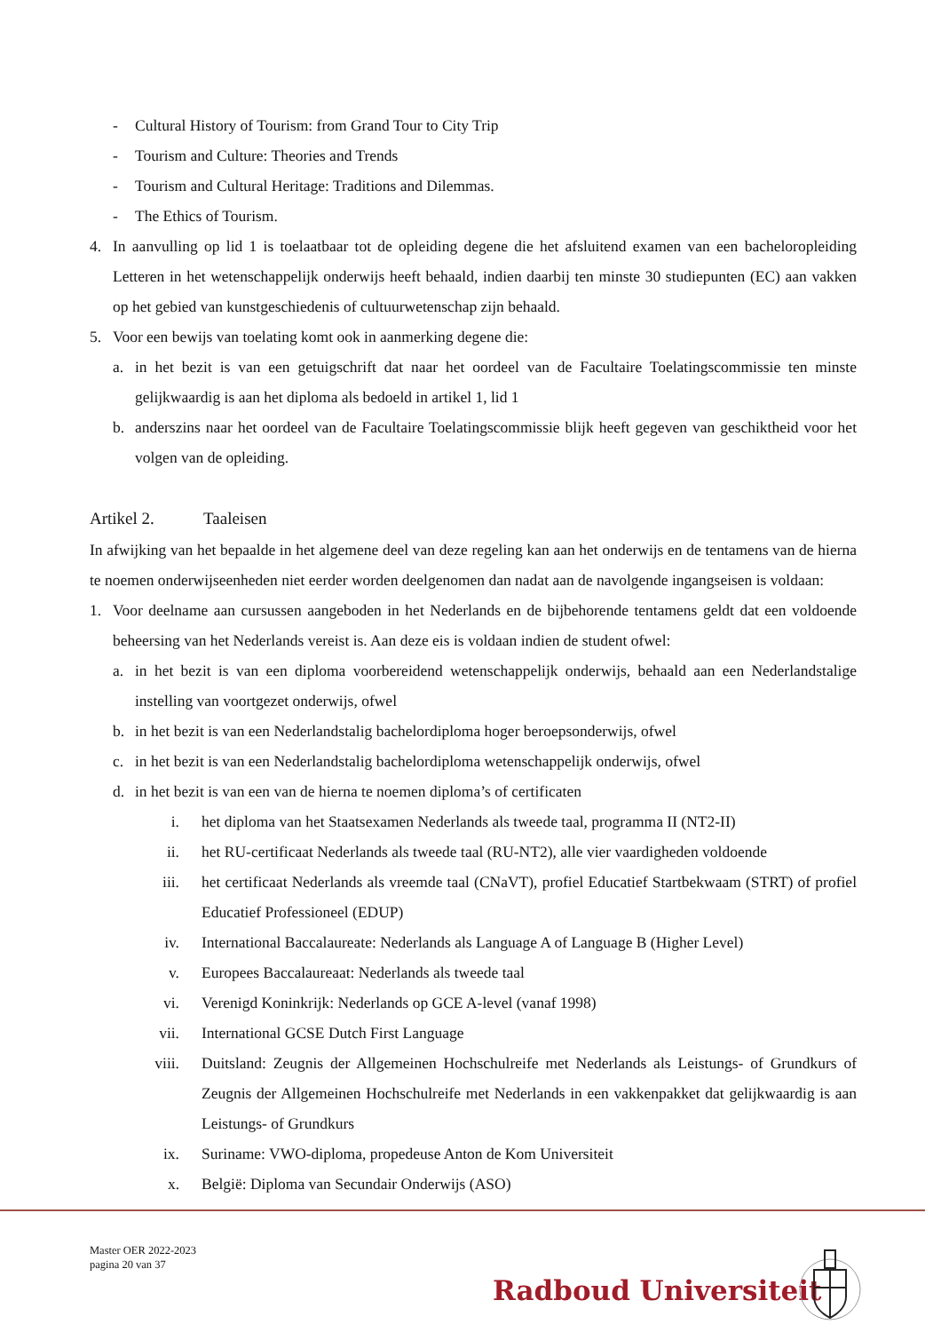- Cultural History of Tourism: from Grand Tour to City Trip
- Tourism and Culture: Theories and Trends
- Tourism and Cultural Heritage: Traditions and Dilemmas.
- The Ethics of Tourism.
4. In aanvulling op lid 1 is toelaatbaar tot de opleiding degene die het afsluitend examen van een bacheloropleiding Letteren in het wetenschappelijk onderwijs heeft behaald, indien daarbij ten minste 30 studiepunten (EC) aan vakken op het gebied van kunstgeschiedenis of cultuurwetenschap zijn behaald.
5. Voor een bewijs van toelating komt ook in aanmerking degene die:
a. in het bezit is van een getuigschrift dat naar het oordeel van de Facultaire Toelatingscommissie ten minste gelijkwaardig is aan het diploma als bedoeld in artikel 1, lid 1
b. anderszins naar het oordeel van de Facultaire Toelatingscommissie blijk heeft gegeven van geschiktheid voor het volgen van de opleiding.
Artikel 2. Taaleisen
In afwijking van het bepaalde in het algemene deel van deze regeling kan aan het onderwijs en de tentamens van de hierna te noemen onderwijseenheden niet eerder worden deelgenomen dan nadat aan de navolgende ingangseisen is voldaan:
1. Voor deelname aan cursussen aangeboden in het Nederlands en de bijbehorende tentamens geldt dat een voldoende beheersing van het Nederlands vereist is. Aan deze eis is voldaan indien de student ofwel:
a. in het bezit is van een diploma voorbereidend wetenschappelijk onderwijs, behaald aan een Nederlandstalige instelling van voortgezet onderwijs, ofwel
b. in het bezit is van een Nederlandstalig bachelordiploma hoger beroepsonderwijs, ofwel
c. in het bezit is van een Nederlandstalig bachelordiploma wetenschappelijk onderwijs, ofwel
d. in het bezit is van een van de hierna te noemen diploma’s of certificaten
i. het diploma van het Staatsexamen Nederlands als tweede taal, programma II (NT2-II)
ii. het RU-certificaat Nederlands als tweede taal (RU-NT2), alle vier vaardigheden voldoende
iii. het certificaat Nederlands als vreemde taal (CNaVT), profiel Educatief Startbekwaam (STRT) of profiel Educatief Professioneel (EDUP)
iv. International Baccalaureate: Nederlands als Language A of Language B (Higher Level)
v. Europees Baccalaureaat: Nederlands als tweede taal
vi. Verenigd Koninkrijk: Nederlands op GCE A-level (vanaf 1998)
vii. International GCSE Dutch First Language
viii. Duitsland: Zeugnis der Allgemeinen Hochschulreife met Nederlands als Leistungs- of Grundkurs of Zeugnis der Allgemeinen Hochschulreife met Nederlands in een vakkenpakket dat gelijkwaardig is aan Leistungs- of Grundkurs
ix. Suriname: VWO-diploma, propedeuse Anton de Kom Universiteit
x. België: Diploma van Secundair Onderwijs (ASO)
Master OER 2022-2023
pagina 20 van 37
Radboud Universiteit